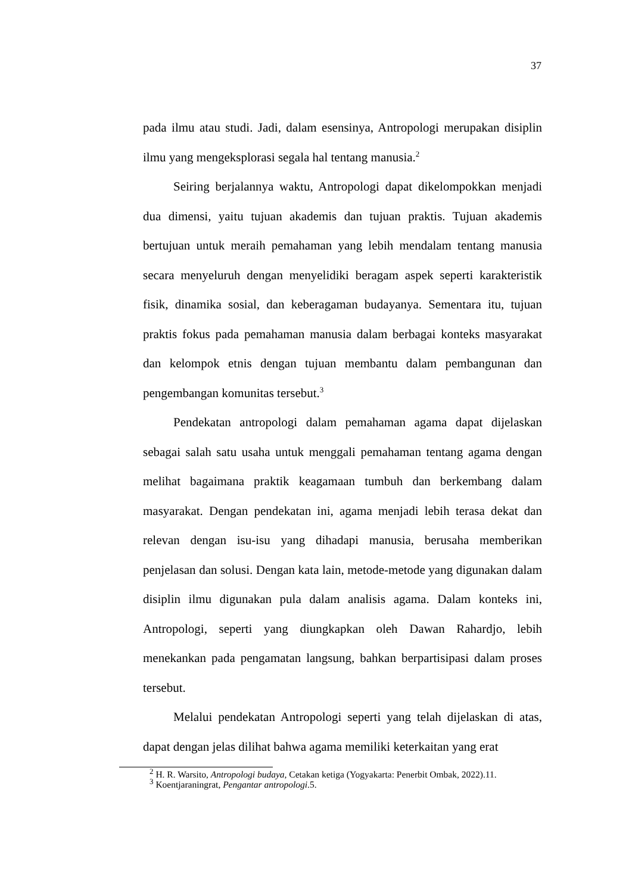37
pada ilmu atau studi. Jadi, dalam esensinya, Antropologi merupakan disiplin ilmu yang mengeksplorasi segala hal tentang manusia.<sup>2</sup>
Seiring berjalannya waktu, Antropologi dapat dikelompokkan menjadi dua dimensi, yaitu tujuan akademis dan tujuan praktis. Tujuan akademis bertujuan untuk meraih pemahaman yang lebih mendalam tentang manusia secara menyeluruh dengan menyelidiki beragam aspek seperti karakteristik fisik, dinamika sosial, dan keberagaman budayanya. Sementara itu, tujuan praktis fokus pada pemahaman manusia dalam berbagai konteks masyarakat dan kelompok etnis dengan tujuan membantu dalam pembangunan dan pengembangan komunitas tersebut.<sup>3</sup>
Pendekatan antropologi dalam pemahaman agama dapat dijelaskan sebagai salah satu usaha untuk menggali pemahaman tentang agama dengan melihat bagaimana praktik keagamaan tumbuh dan berkembang dalam masyarakat. Dengan pendekatan ini, agama menjadi lebih terasa dekat dan relevan dengan isu-isu yang dihadapi manusia, berusaha memberikan penjelasan dan solusi. Dengan kata lain, metode-metode yang digunakan dalam disiplin ilmu digunakan pula dalam analisis agama. Dalam konteks ini, Antropologi, seperti yang diungkapkan oleh Dawan Rahardjo, lebih menekankan pada pengamatan langsung, bahkan berpartisipasi dalam proses tersebut.
Melalui pendekatan Antropologi seperti yang telah dijelaskan di atas, dapat dengan jelas dilihat bahwa agama memiliki keterkaitan yang erat
<sup>2</sup> H. R. Warsito, Antropologi budaya, Cetakan ketiga (Yogyakarta: Penerbit Ombak, 2022).11.
<sup>3</sup> Koentjaraningrat, Pengantar antropologi.5.